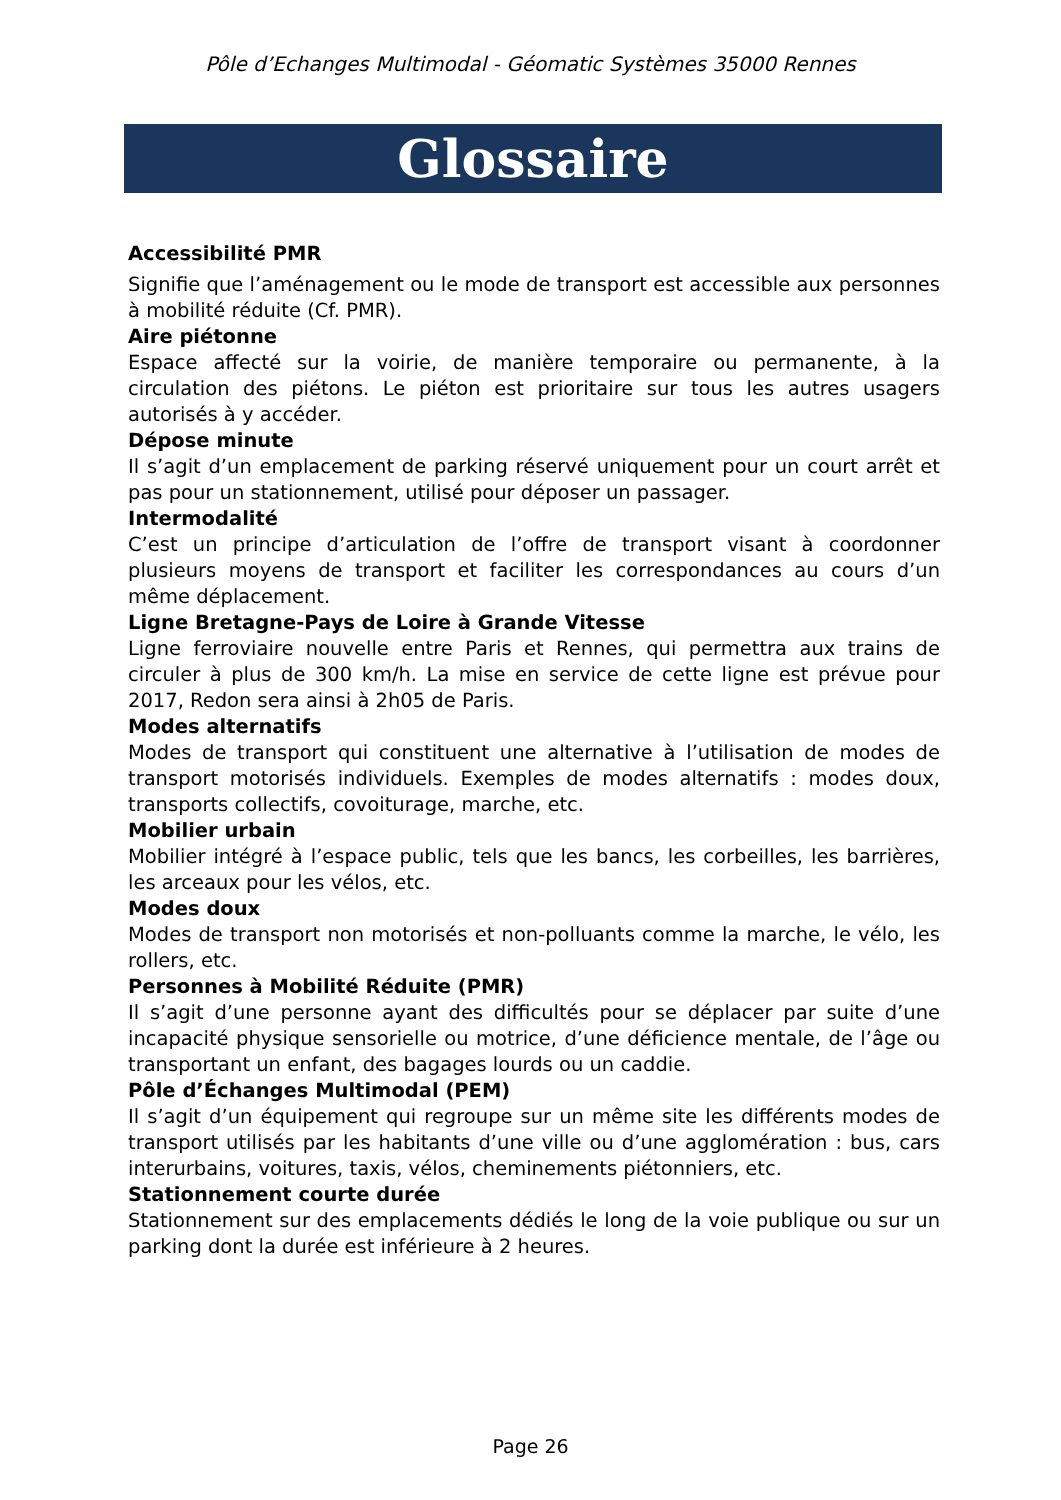Pôle d’Echanges Multimodal - Géomatic Systèmes 35000 Rennes
Glossaire
Accessibilité PMR
Signifie que l’aménagement ou le mode de transport est accessible aux personnes à mobilité réduite (Cf. PMR).
Aire piétonne
Espace affecté sur la voirie, de manière temporaire ou permanente, à la circulation des piétons. Le piéton est prioritaire sur tous les autres usagers autorisés à y accéder.
Dépose minute
Il s’agit d’un emplacement de parking réservé uniquement pour un court arrêt et pas pour un stationnement, utilisé pour déposer un passager.
Intermodalité
C’est un principe d’articulation de l’offre de transport visant à coordonner plusieurs moyens de transport et faciliter les correspondances au cours d’un même déplacement.
Ligne Bretagne-Pays de Loire à Grande Vitesse
Ligne ferroviaire nouvelle entre Paris et Rennes, qui permettra aux trains de circuler à plus de 300 km/h. La mise en service de cette ligne est prévue pour 2017, Redon sera ainsi à 2h05 de Paris.
Modes alternatifs
Modes de transport qui constituent une alternative à l’utilisation de modes de transport motorisés individuels. Exemples de modes alternatifs : modes doux, transports collectifs, covoiturage, marche, etc.
Mobilier urbain
Mobilier intégré à l’espace public, tels que les bancs, les corbeilles, les barrières, les arceaux pour les vélos, etc.
Modes doux
Modes de transport non motorisés et non-polluants comme la marche, le vélo, les rollers, etc.
Personnes à Mobilité Réduite (PMR)
Il s’agit d’une personne ayant des difficultés pour se déplacer par suite d’une incapacité physique sensorielle ou motrice, d’une déficience mentale, de l’âge ou transportant un enfant, des bagages lourds ou un caddie.
Pôle d’Échanges Multimodal (PEM)
Il s’agit d’un équipement qui regroupe sur un même site les différents modes de transport utilisés par les habitants d’une ville ou d’une agglomération : bus, cars interurbains, voitures, taxis, vélos, cheminements piétonniers, etc.
Stationnement courte durée
Stationnement sur des emplacements dédiés le long de la voie publique ou sur un parking dont la durée est inférieure à 2 heures.
Page 26